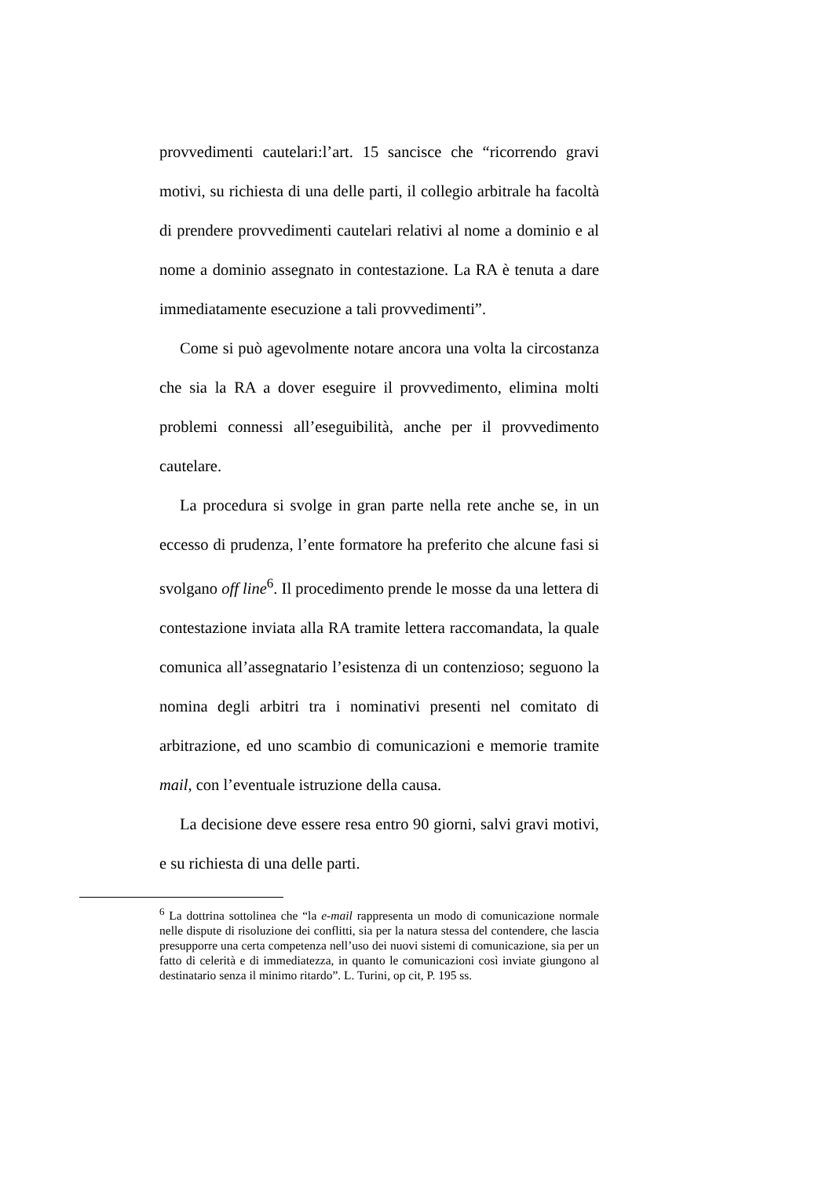provvedimenti cautelari:l’art. 15 sancisce che “ricorrendo gravi motivi, su richiesta di una delle parti, il collegio arbitrale ha facoltà di prendere provvedimenti cautelari relativi al nome a dominio e al nome a dominio assegnato in contestazione. La RA è tenuta a dare immediatamente esecuzione a tali provvedimenti”.
Come si può agevolmente notare ancora una volta la circostanza che sia la RA a dover eseguire il provvedimento, elimina molti problemi connessi all’eseguibilità, anche per il provvedimento cautelare.
La procedura si svolge in gran parte nella rete anche se, in un eccesso di prudenza, l’ente formatore ha preferito che alcune fasi si svolgano off line<sup>6</sup>. Il procedimento prende le mosse da una lettera di contestazione inviata alla RA tramite lettera raccomandata, la quale comunica all’assegnatario l’esistenza di un contenzioso; seguono la nomina degli arbitri tra i nominativi presenti nel comitato di arbitrazione, ed uno scambio di comunicazioni e memorie tramite mail, con l’eventuale istruzione della causa.
La decisione deve essere resa entro 90 giorni, salvi gravi motivi, e su richiesta di una delle parti.
<sup>6</sup> La dottrina sottolinea che “la e-mail rappresenta un modo di comunicazione normale nelle dispute di risoluzione dei conflitti, sia per la natura stessa del contendere, che lascia presupporre una certa competenza nell’uso dei nuovi sistemi di comunicazione, sia per un fatto di celerità e di immediatezza, in quanto le comunicazioni così inviate giungono al destinatario senza il minimo ritardo”. L. Turini, op cit, P. 195 ss.